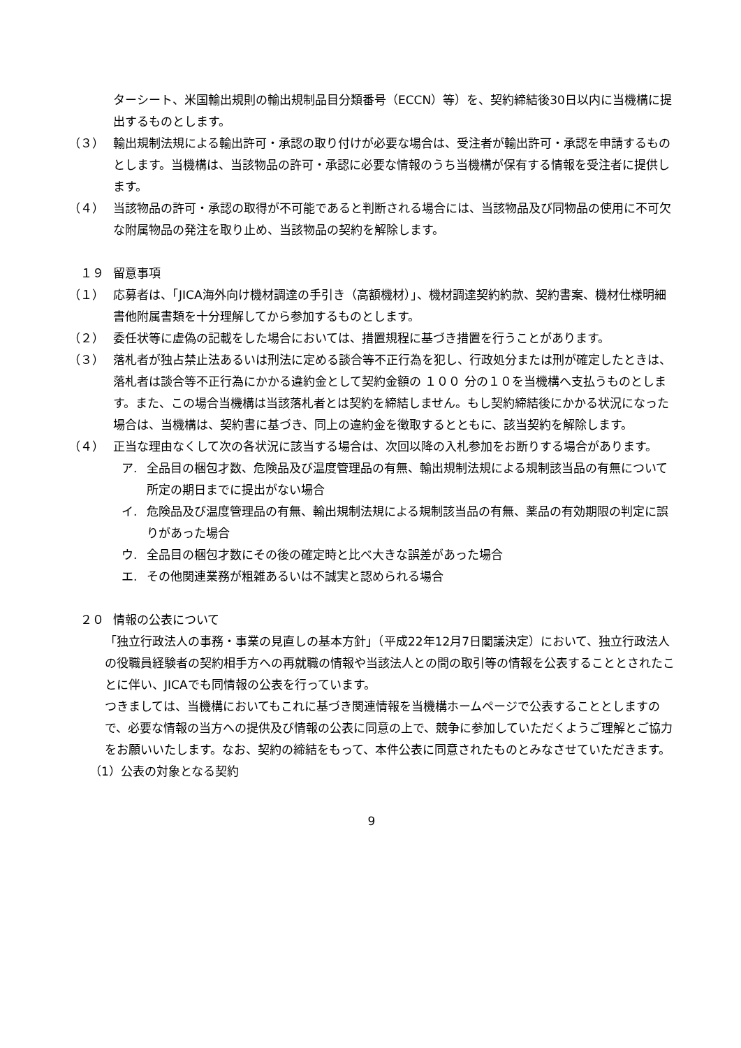ターシート、米国輸出規則の輸出規制品目分類番号（ECCN）等）を、契約締結後30日以内に当機構に提出するものとします。
（３） 輸出規制法規による輸出許可・承認の取り付けが必要な場合は、受注者が輸出許可・承認を申請するものとします。当機構は、当該物品の許可・承認に必要な情報のうち当機構が保有する情報を受注者に提供します。
（４） 当該物品の許可・承認の取得が不可能であると判断される場合には、当該物品及び同物品の使用に不可欠な附属物品の発注を取り止め、当該物品の契約を解除します。
　１９ 留意事項
（１） 応募者は、「JICA海外向け機材調達の手引き（高額機材）」、機材調達契約約款、契約書案、機材仕様明細書他附属書類を十分理解してから参加するものとします。
（２） 委任状等に虚偽の記載をした場合においては、措置規程に基づき措置を行うことがあります。
（３） 落札者が独占禁止法あるいは刑法に定める談合等不正行為を犯し、行政処分または刑が確定したときは、落札者は談合等不正行為にかかる違約金として契約金額の １００ 分の１０を当機構へ支払うものとします。また、この場合当機構は当該落札者とは契約を締結しません。もし契約締結後にかかる状況になった場合は、当機構は、契約書に基づき、同上の違約金を徴取するとともに、該当契約を解除します。
（４） 正当な理由なくして次の各状況に該当する場合は、次回以降の入札参加をお断りする場合があります。
ア. 全品目の梱包才数、危険品及び温度管理品の有無、輸出規制法規による規制該当品の有無について所定の期日までに提出がない場合
イ. 危険品及び温度管理品の有無、輸出規制法規による規制該当品の有無、薬品の有効期限の判定に誤りがあった場合
ウ. 全品目の梱包才数にその後の確定時と比べ大きな誤差があった場合
エ. その他関連業務が粗雑あるいは不誠実と認められる場合
　２０ 情報の公表について
「独立行政法人の事務・事業の見直しの基本方針」（平成22年12月7日閣議決定）において、独立行政法人の役職員経験者の契約相手方への再就職の情報や当該法人との間の取引等の情報を公表することとされたことに伴い、JICAでも同情報の公表を行っています。
つきましては、当機構においてもこれに基づき関連情報を当機構ホームページで公表することとしますので、必要な情報の当方への提供及び情報の公表に同意の上で、競争に参加していただくようご理解とご協力をお願いいたします。なお、契約の締結をもって、本件公表に同意されたものとみなさせていただきます。
（1）公表の対象となる契約
9